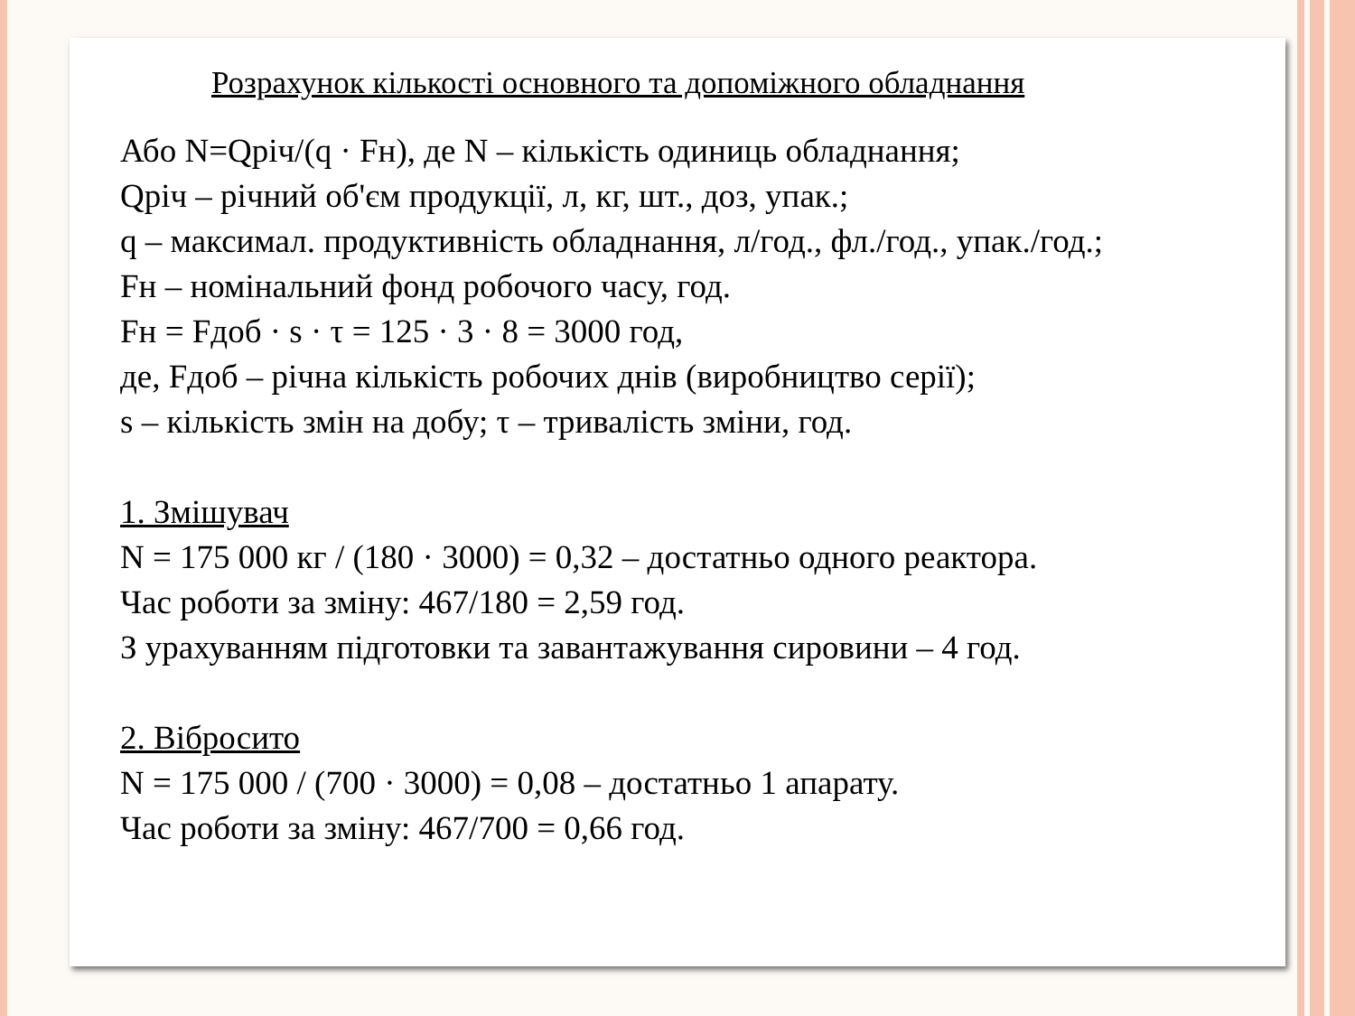Розрахунок кількості основного та допоміжного обладнання
Або N=Qріч/(q · Fн), де N – кількість одиниць обладнання;
Qріч – річний об'єм продукції, л, кг, шт., доз, упак.;
q – максимал. продуктивність обладнання, л/год., фл./год., упак./год.;
Fн – номінальний фонд робочого часу, год.
Fн = Fдоб · s · τ = 125 · 3 · 8 = 3000 год,
де, Fдоб – річна кількість робочих днів (виробництво серії);
s – кількість змін на добу; τ – тривалість зміни, год.
1. Змішувач
N = 175 000 кг / (180 · 3000) = 0,32 – достатньо одного реактора.
Час роботи за зміну: 467/180 = 2,59 год.
З урахуванням підготовки та завантажування сировини – 4 год.
2. Вібросито
N = 175 000 / (700 · 3000) = 0,08 – достатньо 1 апарату.
Час роботи за зміну: 467/700 = 0,66 год.